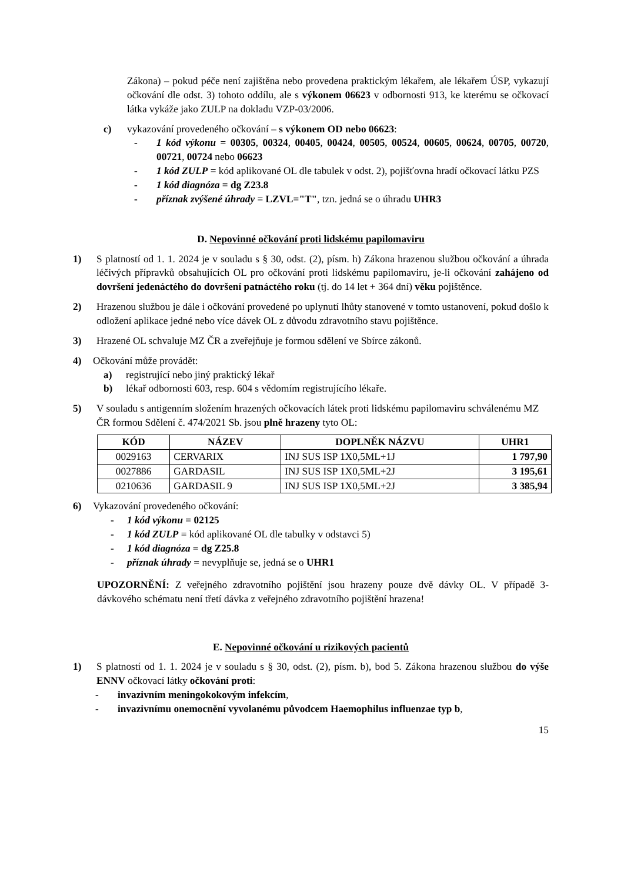Zákona) – pokud péče není zajištěna nebo provedena praktickým lékařem, ale lékařem ÚSP, vykazují očkování dle odst. 3) tohoto oddílu, ale s výkonem 06623 v odbornosti 913, ke kterému se očkovací látka vykáže jako ZULP na dokladu VZP-03/2006.
c) vykazování provedeného očkování – s výkonem OD nebo 06623:
- 1 kód výkonu = 00305, 00324, 00405, 00424, 00505, 00524, 00605, 00624, 00705, 00720, 00721, 00724 nebo 06623
- 1 kód ZULP = kód aplikované OL dle tabulek v odst. 2), pojišťovna hradí očkovací látku PZS
- 1 kód diagnóza = dg Z23.8
- příznak zvýšené úhrady = LZVL="T", tzn. jedná se o úhradu UHR3
D. Nepovinné očkování proti lidskému papilomaviru
1) S platností od 1. 1. 2024 je v souladu s § 30, odst. (2), písm. h) Zákona hrazenou službou očkování a úhrada léčivých přípravků obsahujících OL pro očkování proti lidskému papilomaviru, je-li očkování zahájeno od dovršení jedenáctého do dovršení patnáctého roku (tj. do 14 let + 364 dní) věku pojištěnce.
2) Hrazenou službou je dále i očkování provedené po uplynutí lhůty stanovené v tomto ustanovení, pokud došlo k odložení aplikace jedné nebo více dávek OL z důvodu zdravotního stavu pojištěnce.
3) Hrazené OL schvaluje MZ ČR a zveřejňuje je formou sdělení ve Sbírce zákonů.
4) Očkování může provádět:
a) registrující nebo jiný praktický lékař
b) lékař odbornosti 603, resp. 604 s vědomím registrujícího lékaře.
5) V souladu s antigenním složením hrazených očkovacích látek proti lidskému papilomaviru schválenému MZ ČR formou Sdělení č. 474/2021 Sb. jsou plně hrazeny tyto OL:
| KÓD | NÁZEV | DOPLNĚK NÁZVU | UHR1 |
| --- | --- | --- | --- |
| 0029163 | CERVARIX | INJ SUS ISP 1X0,5ML+1J | 1 797,90 |
| 0027886 | GARDASIL | INJ SUS ISP 1X0,5ML+2J | 3 195,61 |
| 0210636 | GARDASIL 9 | INJ SUS ISP 1X0,5ML+2J | 3 385,94 |
6) Vykazování provedeného očkování:
- 1 kód výkonu = 02125
- 1 kód ZULP = kód aplikované OL dle tabulky v odstavci 5)
- 1 kód diagnóza = dg Z25.8
- příznak úhrady = nevyplňuje se, jedná se o UHR1
UPOZORNĚNÍ: Z veřejného zdravotního pojištění jsou hrazeny pouze dvě dávky OL. V případě 3-dávkového schématu není třetí dávka z veřejného zdravotního pojištění hrazena!
E. Nepovinné očkování u rizikových pacientů
1) S platností od 1. 1. 2024 je v souladu s § 30, odst. (2), písm. b), bod 5. Zákona hrazenou službou do výše ENNV očkovací látky očkování proti:
- invazivním meningokokovým infekcím,
- invazivnímu onemocnění vyvolanému původcem Haemophilus influenzae typ b,
15